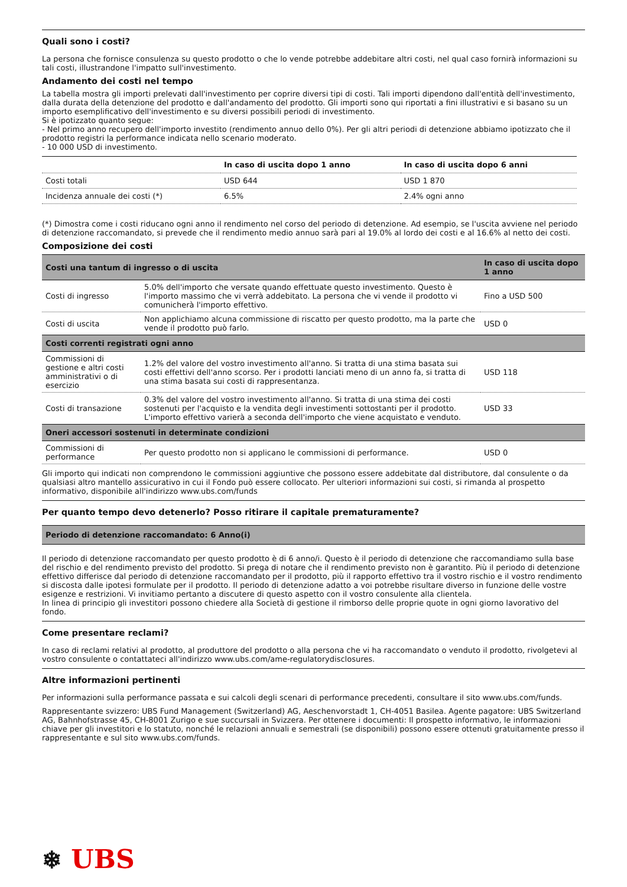Quali sono i costi?
La persona che fornisce consulenza su questo prodotto o che lo vende potrebbe addebitare altri costi, nel qual caso fornirà informazioni su tali costi, illustrandone l'impatto sull'investimento.
Andamento dei costi nel tempo
La tabella mostra gli importi prelevati dall'investimento per coprire diversi tipi di costi. Tali importi dipendono dall'entità dell'investimento, dalla durata della detenzione del prodotto e dall'andamento del prodotto. Gli importi sono qui riportati a fini illustrativi e si basano su un importo esemplificativo dell'investimento e su diversi possibili periodi di investimento.
Si è ipotizzato quanto segue:
- Nel primo anno recupero dell'importo investito (rendimento annuo dello 0%). Per gli altri periodi di detenzione abbiamo ipotizzato che il prodotto registri la performance indicata nello scenario moderato.
- 10 000 USD di investimento.
| | In caso di uscita dopo 1 anno | In caso di uscita dopo 6 anni |
| --- | --- | --- |
| Costi totali | USD 644 | USD 1 870 |
| Incidenza annuale dei costi (*) | 6.5% | 2.4% ogni anno |
(*) Dimostra come i costi riducano ogni anno il rendimento nel corso del periodo di detenzione. Ad esempio, se l'uscita avviene nel periodo di detenzione raccomandato, si prevede che il rendimento medio annuo sarà pari al 19.0% al lordo dei costi e al 16.6% al netto dei costi.
Composizione dei costi
| Costi una tantum di ingresso o di uscita | | In caso di uscita dopo 1 anno |
| --- | --- | --- |
| Costi di ingresso | 5.0% dell'importo che versate quando effettuate questo investimento. Questo è l'importo massimo che vi verrà addebitato. La persona che vi vende il prodotto vi comunicherà l'importo effettivo. | Fino a USD 500 |
| Costi di uscita | Non applichiamo alcuna commissione di riscatto per questo prodotto, ma la parte che vende il prodotto può farlo. | USD 0 |
| Costi correnti registrati ogni anno | | |
| Commissioni di gestione e altri costi amministrativi o di esercizio | 1.2% del valore del vostro investimento all'anno. Si tratta di una stima basata sui costi effettivi dell'anno scorso. Per i prodotti lanciati meno di un anno fa, si tratta di una stima basata sui costi di rappresentanza. | USD 118 |
| Costi di transazione | 0.3% del valore del vostro investimento all'anno. Si tratta di una stima dei costi sostenuti per l'acquisto e la vendita degli investimenti sottostanti per il prodotto. L'importo effettivo varierà a seconda dell'importo che viene acquistato e venduto. | USD 33 |
| Oneri accessori sostenuti in determinate condizioni | | |
| Commissioni di performance | Per questo prodotto non si applicano le commissioni di performance. | USD 0 |
Gli importo qui indicati non comprendono le commissioni aggiuntive che possono essere addebitate dal distributore, dal consulente o da qualsiasi altro mantello assicurativo in cui il Fondo può essere collocato. Per ulteriori informazioni sui costi, si rimanda al prospetto informativo, disponibile all'indirizzo www.ubs.com/funds
Per quanto tempo devo detenerlo? Posso ritirare il capitale prematuramente?
| Periodo di detenzione raccomandato: 6 Anno(i) |
| --- |
Il periodo di detenzione raccomandato per questo prodotto è di 6 anno/i. Questo è il periodo di detenzione che raccomandiamo sulla base del rischio e del rendimento previsto del prodotto. Si prega di notare che il rendimento previsto non è garantito. Più il periodo di detenzione effettivo differisce dal periodo di detenzione raccomandato per il prodotto, più il rapporto effettivo tra il vostro rischio e il vostro rendimento si discosta dalle ipotesi formulate per il prodotto. Il periodo di detenzione adatto a voi potrebbe risultare diverso in funzione delle vostre esigenze e restrizioni. Vi invitiamo pertanto a discutere di questo aspetto con il vostro consulente alla clientela.
In linea di principio gli investitori possono chiedere alla Società di gestione il rimborso delle proprie quote in ogni giorno lavorativo del fondo.
Come presentare reclami?
In caso di reclami relativi al prodotto, al produttore del prodotto o alla persona che vi ha raccomandato o venduto il prodotto, rivolgetevi al vostro consulente o contattateci all'indirizzo www.ubs.com/ame-regulatorydisclosures.
Altre informazioni pertinenti
Per informazioni sulla performance passata e sui calcoli degli scenari di performance precedenti, consultare il sito www.ubs.com/funds.
Rappresentante svizzero: UBS Fund Management (Switzerland) AG, Aeschenvorstadt 1, CH-4051 Basilea. Agente pagatore: UBS Switzerland AG, Bahnhofstrasse 45, CH-8001 Zurigo e sue succursali in Svizzera. Per ottenere i documenti: Il prospetto informativo, le informazioni chiave per gli investitori e lo statuto, nonché le relazioni annuali e semestrali (se disponibili) possono essere ottenuti gratuitamente presso il rappresentante e sul sito www.ubs.com/funds.
❄ UBS